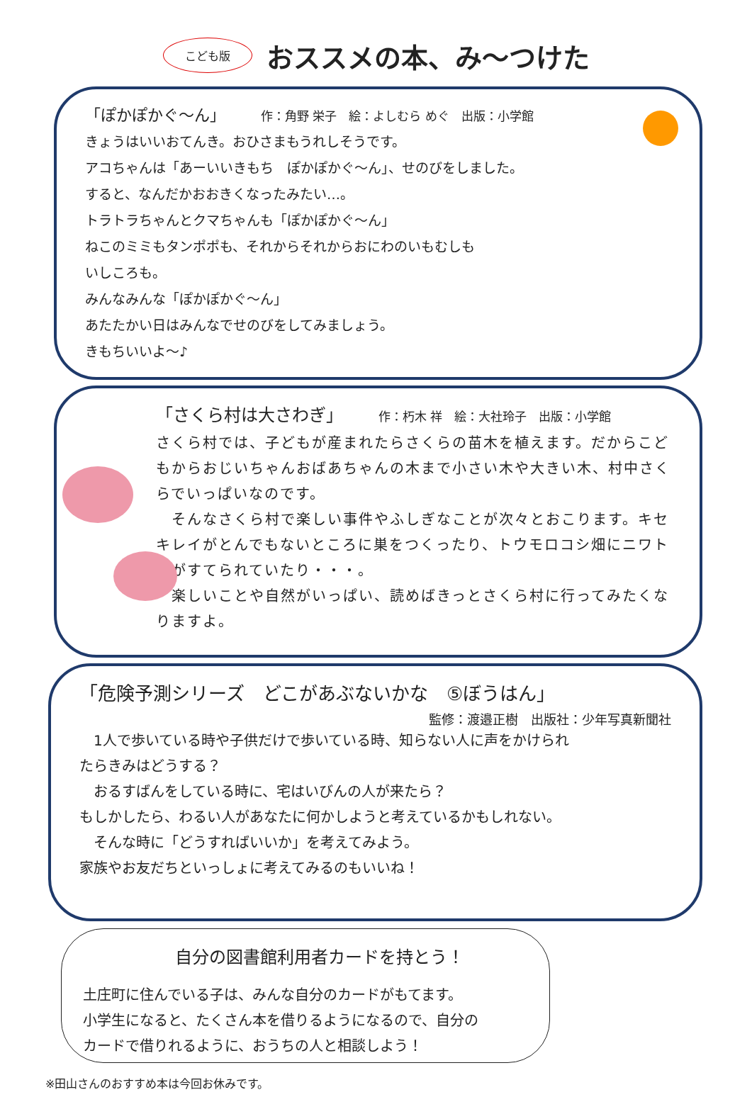こども版
おススメの本、み～つけた
「ぽかぽかぐ～ん」 作：角野 栄子　絵：よしむら めぐ　出版：小学館
きょうはいいおてんき。おひさまもうれしそうです。
アコちゃんは「あーいいきもち　ぽかぽかぐ～ん」、せのびをしました。
すると、なんだかおおきくなったみたい…。
トラトラちゃんとクマちゃんも「ぽかぽかぐ～ん」
ねこのミミもタンポポも、それからそれからおにわのいもむしも
いしころも。
みんなみんな「ぽかぽかぐ～ん」
あたたかい日はみんなでせのびをしてみましょう。
きもちいいよ～♪
「さくら村は大さわぎ」 作：朽木 祥　絵：大社玲子　出版：小学館
さくら村では、子どもが産まれたらさくらの苗木を植えます。だからこどもからおじいちゃんおばあちゃんの木まで小さい木や大きい木、村中さくらでいっぱいなのです。
　そんなさくら村で楽しい事件やふしぎなことが次々とおこります。キセキレイがとんでもないところに巣をつくったり、トウモロコシ畑にニワトリがすてられていたり・・・。
　楽しいことや自然がいっぱい、読めばきっとさくら村に行ってみたくなりますよ。
「危険予測シリーズ　どこがあぶないかな　⑤ぼうはん」
監修：渡邉正樹　出版社：少年写真新聞社
　1人で歩いている時や子供だけで歩いている時、知らない人に声をかけられたらきみはどうする？
　おるすばんをしている時に、宅はいびんの人が来たら？
もしかしたら、わるい人があなたに何かしようと考えているかもしれない。
　そんな時に「どうすればいいか」を考えてみよう。
家族やお友だちといっしょに考えてみるのもいいね！
自分の図書館利用者カードを持とう！
土庄町に住んでいる子は、みんな自分のカードがもてます。
小学生になると、たくさん本を借りるようになるので、自分の
カードで借りれるように、おうちの人と相談しよう！
※田山さんのおすすめ本は今回お休みです。